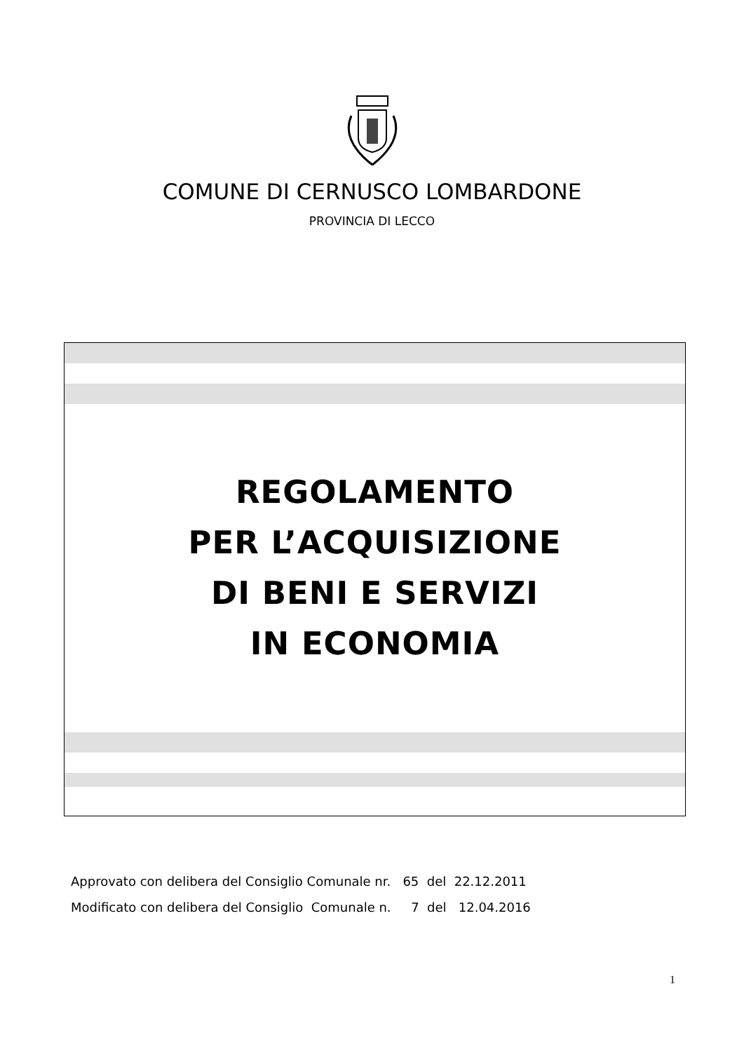COMUNE DI CERNUSCO LOMBARDONE
PROVINCIA DI LECCO
REGOLAMENTO
PER L’ACQUISIZIONE
DI BENI E SERVIZI
IN ECONOMIA
Approvato con delibera del Consiglio Comunale nr. 65 del 22.12.2011
Modificato con delibera del Consiglio Comunale n. 7 del 12.04.2016
1